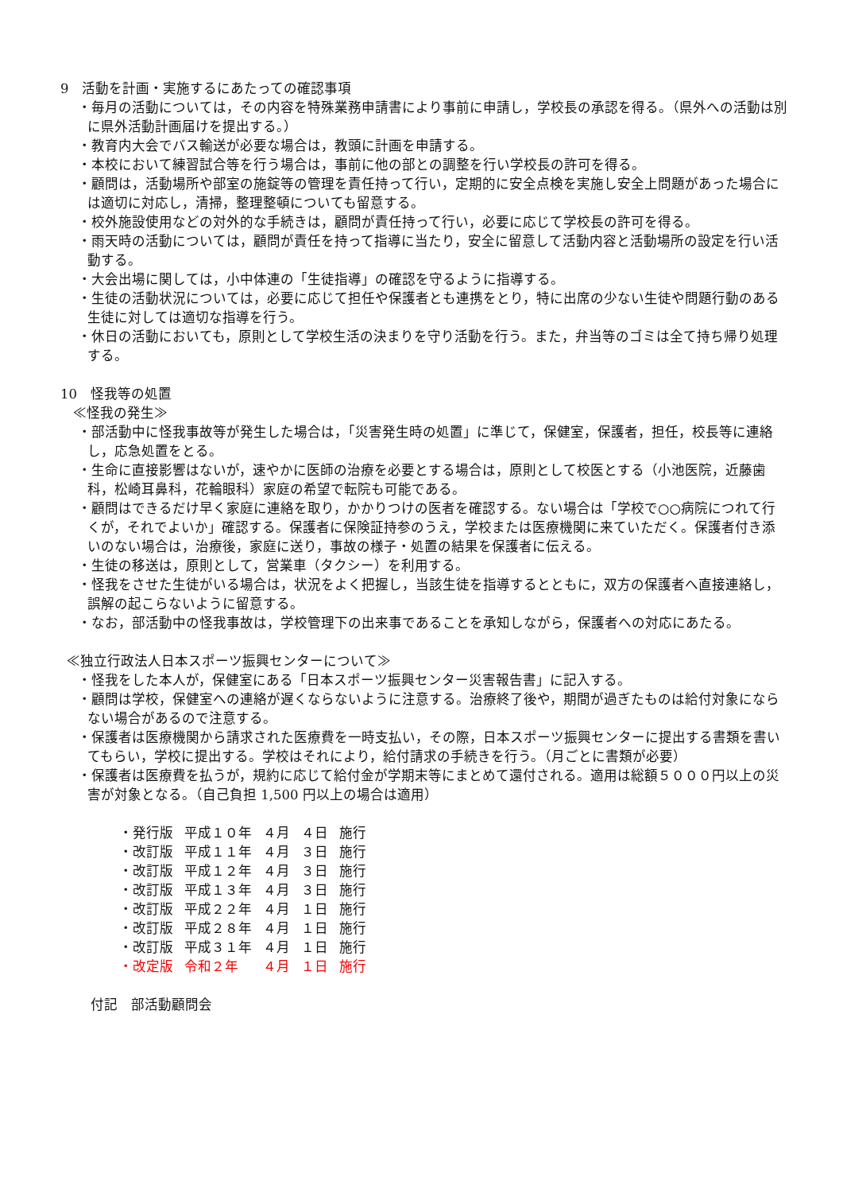9　活動を計画・実施するにあたっての確認事項
・毎月の活動については，その内容を特殊業務申請書により事前に申請し，学校長の承認を得る。（県外への活動は別に県外活動計画届けを提出する。）
・教育内大会でバス輸送が必要な場合は，教頭に計画を申請する。
・本校において練習試合等を行う場合は，事前に他の部との調整を行い学校長の許可を得る。
・顧問は，活動場所や部室の施錠等の管理を責任持って行い，定期的に安全点検を実施し安全上問題があった場合には適切に対応し，清掃，整理整頓についても留意する。
・校外施設使用などの対外的な手続きは，顧問が責任持って行い，必要に応じて学校長の許可を得る。
・雨天時の活動については，顧問が責任を持って指導に当たり，安全に留意して活動内容と活動場所の設定を行い活動する。
・大会出場に関しては，小中体連の「生徒指導」の確認を守るように指導する。
・生徒の活動状況については，必要に応じて担任や保護者とも連携をとり，特に出席の少ない生徒や問題行動のある生徒に対しては適切な指導を行う。
・休日の活動においても，原則として学校生活の決まりを守り活動を行う。また，弁当等のゴミは全て持ち帰り処理する。
10　怪我等の処置
≪怪我の発生≫
・部活動中に怪我事故等が発生した場合は，「災害発生時の処置」に準じて，保健室，保護者，担任，校長等に連絡し，応急処置をとる。
・生命に直接影響はないが，速やかに医師の治療を必要とする場合は，原則として校医とする（小池医院，近藤歯科，松崎耳鼻科，花輪眼科）家庭の希望で転院も可能である。
・顧問はできるだけ早く家庭に連絡を取り，かかりつけの医者を確認する。ない場合は「学校で○○病院につれて行くが，それでよいか」確認する。保護者に保険証持参のうえ，学校または医療機関に来ていただく。保護者付き添いのない場合は，治療後，家庭に送り，事故の様子・処置の結果を保護者に伝える。
・生徒の移送は，原則として，営業車（タクシー）を利用する。
・怪我をさせた生徒がいる場合は，状況をよく把握し，当該生徒を指導するとともに，双方の保護者へ直接連絡し，誤解の起こらないように留意する。
・なお，部活動中の怪我事故は，学校管理下の出来事であることを承知しながら，保護者への対応にあたる。
≪独立行政法人日本スポーツ振興センターについて≫
・怪我をした本人が，保健室にある「日本スポーツ振興センター災害報告書」に記入する。
・顧問は学校，保健室への連絡が遅くならないように注意する。治療終了後や，期間が過ぎたものは給付対象にならない場合があるので注意する。
・保護者は医療機関から請求された医療費を一時支払い，その際，日本スポーツ振興センターに提出する書類を書いてもらい，学校に提出する。学校はそれにより，給付請求の手続きを行う。（月ごとに書類が必要）
・保護者は医療費を払うが，規約に応じて給付金が学期末等にまとめて還付される。適用は総額５０００円以上の災害が対象となる。（自己負担 1,500 円以上の場合は適用）
| ・発行版 | 平成１０年 | ４月 | ４日 | 施行 |
| ・改訂版 | 平成１１年 | ４月 | ３日 | 施行 |
| ・改訂版 | 平成１２年 | ４月 | ３日 | 施行 |
| ・改訂版 | 平成１３年 | ４月 | ３日 | 施行 |
| ・改訂版 | 平成２２年 | ４月 | １日 | 施行 |
| ・改訂版 | 平成２８年 | ４月 | １日 | 施行 |
| ・改訂版 | 平成３１年 | ４月 | １日 | 施行 |
| ・改定版 | 令和２年 | ４月 | １日 | 施行 |
付記　部活動顧問会